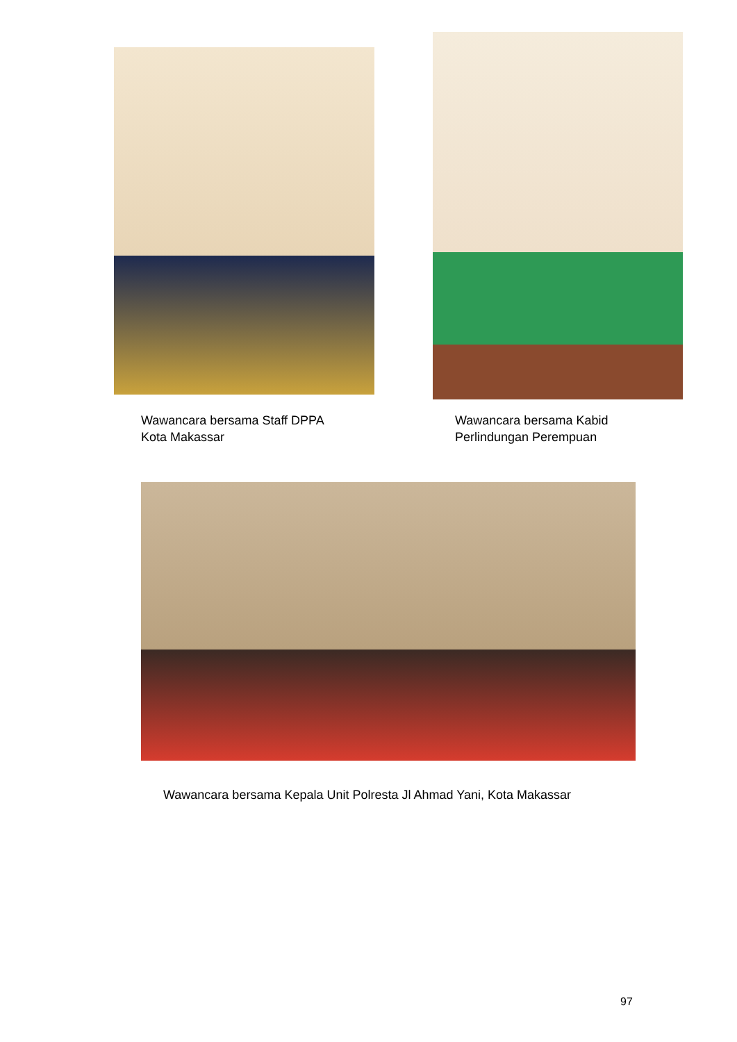Wawancara bersama Staff DPPA
Kota Makassar
Wawancara bersama Kabid
Perlindungan Perempuan
Wawancara bersama Kepala Unit Polresta Jl Ahmad Yani, Kota Makassar
97